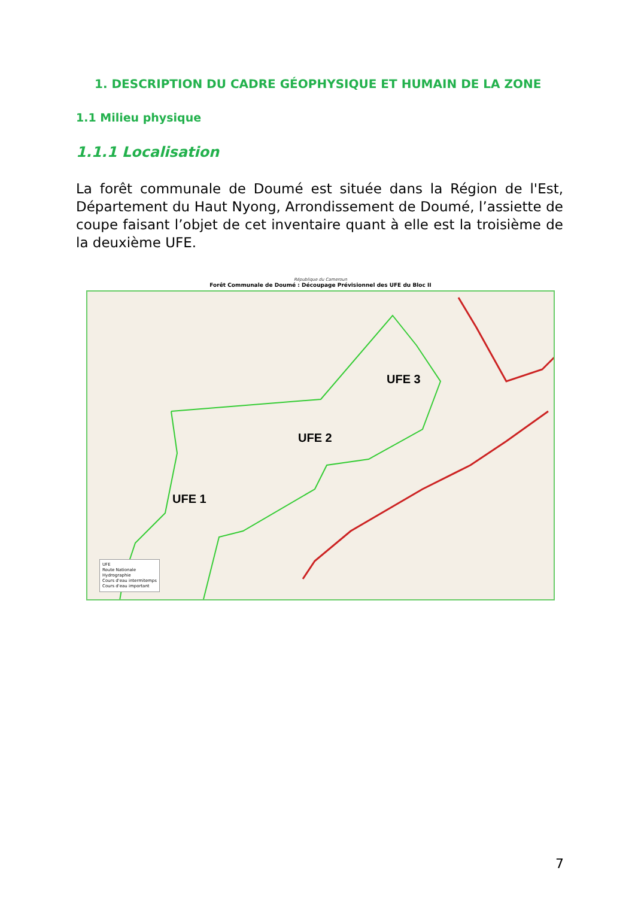1. DESCRIPTION DU CADRE GÉOPHYSIQUE ET HUMAIN DE LA ZONE
1.1 Milieu physique
1.1.1 Localisation
La forêt communale de Doumé est située dans la Région de l'Est, Département du Haut Nyong, Arrondissement de Doumé, l’assiette de coupe faisant l’objet de cet inventaire quant à elle est la troisième de la deuxième UFE.
République du Cameroun
Forêt Communale de Doumé : Découpage Prévisionnel des UFE du Bloc II
UFE 1
UFE 2
UFE 3
UFE
Route Nationale
Hydrographie
Cours d'eau intermitemps
Cours d'eau important
7